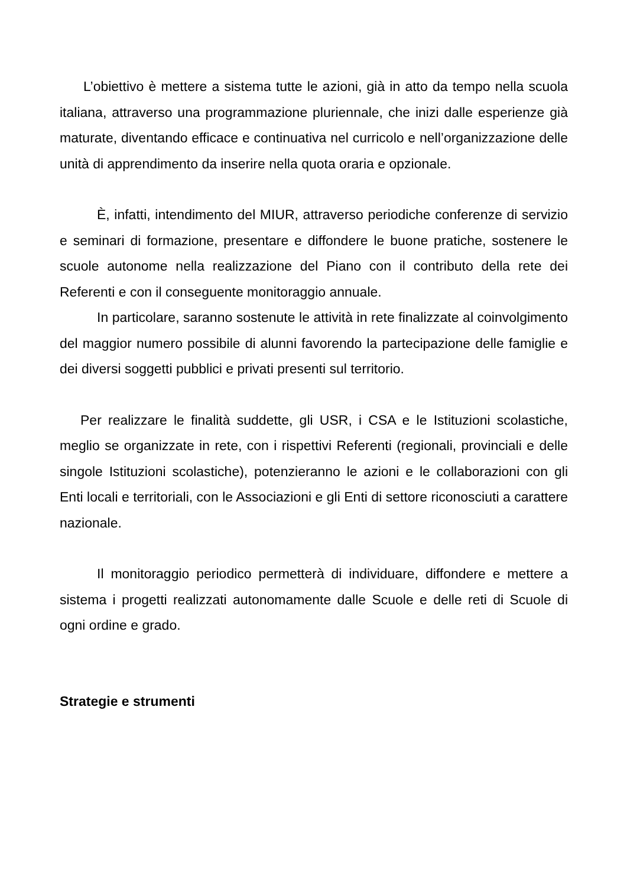L’obiettivo è mettere a sistema tutte le azioni, già in atto da tempo nella scuola italiana, attraverso una programmazione pluriennale, che inizi dalle esperienze già maturate, diventando efficace e continuativa nel curricolo e nell’organizzazione delle unità di apprendimento da inserire nella quota oraria e opzionale.
È, infatti, intendimento del MIUR, attraverso periodiche conferenze di servizio e seminari di formazione, presentare e diffondere le buone pratiche, sostenere le scuole autonome nella realizzazione del Piano con il contributo della rete dei Referenti e con il conseguente monitoraggio annuale.
In particolare, saranno sostenute le attività in rete finalizzate al coinvolgimento del maggior numero possibile di alunni favorendo la partecipazione delle famiglie e dei diversi soggetti pubblici e privati presenti sul territorio.
Per realizzare le finalità suddette, gli USR, i CSA e le Istituzioni scolastiche, meglio se organizzate in rete, con i rispettivi Referenti (regionali, provinciali e delle singole Istituzioni scolastiche), potenzieranno le azioni e le collaborazioni con gli Enti locali e territoriali, con le Associazioni e gli Enti di settore riconosciuti a carattere nazionale.
Il monitoraggio periodico permetterà di individuare, diffondere e mettere a sistema i progetti realizzati autonomamente dalle Scuole e delle reti di Scuole di ogni ordine e grado.
Strategie e strumenti